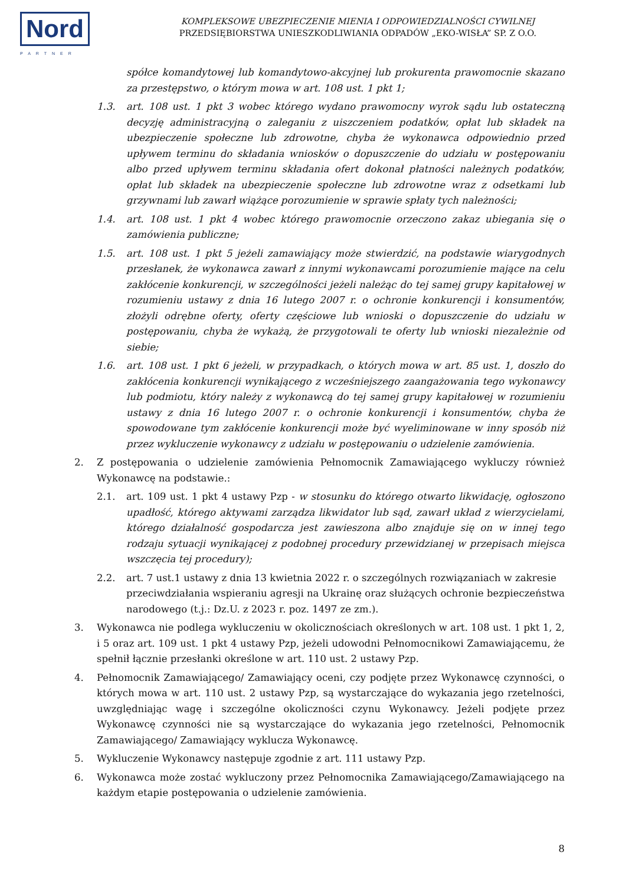Nord
PARTNER
KOMPLEKSOWE UBEZPIECZENIE MIENIA I ODPOWIEDZIALNOŚCI CYWILNEJ
PRZEDSIĘBIORSTWA UNIESZKODLIWIANIA ODPADÓW „EKO-WISŁA” SP. Z O.O.
spółce komandytowej lub komandytowo-akcyjnej lub prokurenta prawomocnie skazano za przestępstwo, o którym mowa w art. 108 ust. 1 pkt 1;
1.3. art. 108 ust. 1 pkt 3 wobec którego wydano prawomocny wyrok sądu lub ostateczną decyzję administracyjną o zaleganiu z uiszczeniem podatków, opłat lub składek na ubezpieczenie społeczne lub zdrowotne, chyba że wykonawca odpowiednio przed upływem terminu do składania wniosków o dopuszczenie do udziału w postępowaniu albo przed upływem terminu składania ofert dokonał płatności należnych podatków, opłat lub składek na ubezpieczenie społeczne lub zdrowotne wraz z odsetkami lub grzywnami lub zawarł wiążące porozumienie w sprawie spłaty tych należności;
1.4. art. 108 ust. 1 pkt 4 wobec którego prawomocnie orzeczono zakaz ubiegania się o zamówienia publiczne;
1.5. art. 108 ust. 1 pkt 5 jeżeli zamawiający może stwierdzić, na podstawie wiarygodnych przesłanek, że wykonawca zawarł z innymi wykonawcami porozumienie mające na celu zakłócenie konkurencji, w szczególności jeżeli należąc do tej samej grupy kapitałowej w rozumieniu ustawy z dnia 16 lutego 2007 r. o ochronie konkurencji i konsumentów, złożyli odrębne oferty, oferty częściowe lub wnioski o dopuszczenie do udziału w postępowaniu, chyba że wykażą, że przygotowali te oferty lub wnioski niezależnie od siebie;
1.6. art. 108 ust. 1 pkt 6 jeżeli, w przypadkach, o których mowa w art. 85 ust. 1, doszło do zakłócenia konkurencji wynikającego z wcześniejszego zaangażowania tego wykonawcy lub podmiotu, który należy z wykonawcą do tej samej grupy kapitałowej w rozumieniu ustawy z dnia 16 lutego 2007 r. o ochronie konkurencji i konsumentów, chyba że spowodowane tym zakłócenie konkurencji może być wyeliminowane w inny sposób niż przez wykluczenie wykonawcy z udziału w postępowaniu o udzielenie zamówienia.
2. Z postępowania o udzielenie zamówienia Pełnomocnik Zamawiającego wykluczy również Wykonawcę na podstawie.:
2.1. art. 109 ust. 1 pkt 4 ustawy Pzp - w stosunku do którego otwarto likwidację, ogłoszono upadłość, którego aktywami zarządza likwidator lub sąd, zawarł układ z wierzycielami, którego działalność gospodarcza jest zawieszona albo znajduje się on w innej tego rodzaju sytuacji wynikającej z podobnej procedury przewidzianej w przepisach miejsca wszczęcia tej procedury);
2.2. art. 7 ust.1 ustawy z dnia 13 kwietnia 2022 r. o szczególnych rozwiązaniach w zakresie przeciwdziałania wspieraniu agresji na Ukrainę oraz służących ochronie bezpieczeństwa narodowego (t.j.: Dz.U. z 2023 r. poz. 1497 ze zm.).
3. Wykonawca nie podlega wykluczeniu w okolicznościach określonych w art. 108 ust. 1 pkt 1, 2, i 5 oraz art. 109 ust. 1 pkt 4 ustawy Pzp, jeżeli udowodni Pełnomocnikowi Zamawiającemu, że spełnił łącznie przesłanki określone w art. 110 ust. 2 ustawy Pzp.
4. Pełnomocnik Zamawiającego/ Zamawiający oceni, czy podjęte przez Wykonawcę czynności, o których mowa w art. 110 ust. 2 ustawy Pzp, są wystarczające do wykazania jego rzetelności, uwzględniając wagę i szczególne okoliczności czynu Wykonawcy. Jeżeli podjęte przez Wykonawcę czynności nie są wystarczające do wykazania jego rzetelności, Pełnomocnik Zamawiającego/ Zamawiający wyklucza Wykonawcę.
5. Wykluczenie Wykonawcy następuje zgodnie z art. 111 ustawy Pzp.
6. Wykonawca może zostać wykluczony przez Pełnomocnika Zamawiającego/Zamawiającego na każdym etapie postępowania o udzielenie zamówienia.
8